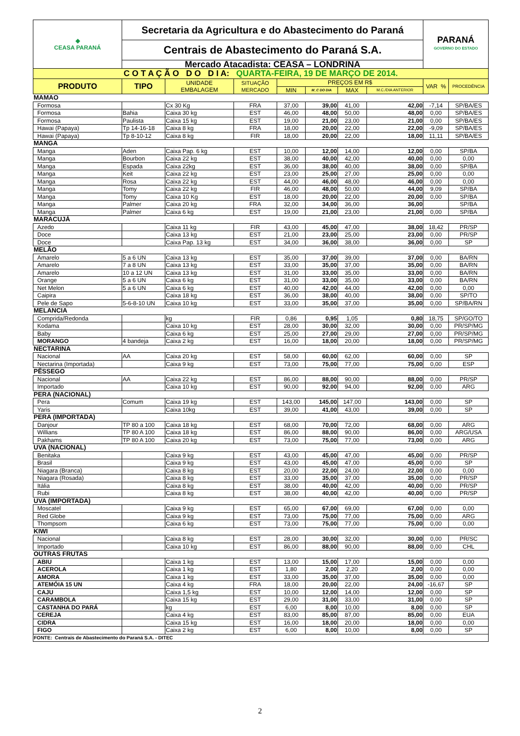| ◆ CEASA PARANÁ | Secretaria da Agricultura e do Abastecimento do Paraná | | | | | | | PARANÁ GOVERNO DO ESTADO | |
| | Centrais de Abastecimento do Paraná S.A. | | | | | | | | |
| | Mercado Atacadista: CEASA – LONDRINA | | | | | | | | |
| C O T A Ç Ã O D O D I A: QUARTA-FEIRA, 19 DE MARÇO DE 2014. | | | | | | | | | |
| PRODUTO | TIPO | UNIDADE EMBALAGEM | SITUAÇÃO MERCADO | PREÇOS EM R$ | | | | VAR % | PROCEDÊNCIA |
| | | | | MIN | M_C DO DIA | MAX | M.C./DIA ANTERIOR | | |
| MAMAO | | | | | | | | | |
| Formosa | | Cx 30 Kg | FRA | 37,00 | 39,00 | 41,00 | 42,00 | -7,14 | SP/BA/ES |
| Formosa | Bahia | Caixa 30 kg | EST | 46,00 | 48,00 | 50,00 | 48,00 | 0,00 | SP/BA/ES |
| Formosa | Paulista | Caixa 15 kg | EST | 19,00 | 21,00 | 23,00 | 21,00 | 0,00 | SP/BA/ES |
| Hawai (Papaya) | Tp 14-16-18 | Caixa 8 kg | FRA | 18,00 | 20,00 | 22,00 | 22,00 | -9,09 | SP/BA/ES |
| Hawai (Papaya) | Tp 8-10-12 | Caixa 8 kg | FIR | 18,00 | 20,00 | 22,00 | 18,00 | 11,11 | SP/BA/ES |
| MANGA | | | | | | | | | |
| Manga | Aden | Caixa Pap. 6 kg | EST | 10,00 | 12,00 | 14,00 | 12,00 | 0,00 | SP/BA |
| Manga | Bourbon | Caixa 22 kg | EST | 38,00 | 40,00 | 42,00 | 40,00 | 0,00 | 0,00 |
| Manga | Espada | Caixa 22kg | EST | 36,00 | 38,00 | 40,00 | 38,00 | 0,00 | SP/BA |
| Manga | Keit | Caixa 22 kg | EST | 23,00 | 25,00 | 27,00 | 25,00 | 0,00 | 0,00 |
| Manga | Rosa | Caixa 22 kg | EST | 44,00 | 46,00 | 48,00 | 46,00 | 0,00 | 0,00 |
| Manga | Tomy | Caixa 22 kg | FIR | 46,00 | 48,00 | 50,00 | 44,00 | 9,09 | SP/BA |
| Manga | Tomy | Caixa 10 Kg | EST | 18,00 | 20,00 | 22,00 | 20,00 | 0,00 | SP/BA |
| Manga | Palmer | Caixa 20 kg | FRA | 32,00 | 34,00 | 36,00 | 36,00 | | SP/BA |
| Manga | Palmer | Caixa 6 kg | EST | 19,00 | 21,00 | 23,00 | 21,00 | 0,00 | SP/BA |
| MARACUJÁ | | | | | | | | | |
| Azedo | | Caixa 11 kg | FIR | 43,00 | 45,00 | 47,00 | 38,00 | 18,42 | PR/SP |
| Doce | | Caixa 13 kg | EST | 21,00 | 23,00 | 25,00 | 23,00 | 0,00 | PR/SP |
| Doce | | Caixa Pap. 13 kg | EST | 34,00 | 36,00 | 38,00 | 36,00 | 0,00 | SP |
| MELÃO | | | | | | | | | |
| Amarelo | 5 a 6 UN | Caixa 13 kg | EST | 35,00 | 37,00 | 39,00 | 37,00 | 0,00 | BA/RN |
| Amarelo | 7 a 8 UN | Caixa 13 kg | EST | 33,00 | 35,00 | 37,00 | 35,00 | 0,00 | BA/RN |
| Amarelo | 10 a 12 UN | Caixa 13 kg | EST | 31,00 | 33,00 | 35,00 | 33,00 | 0,00 | BA/RN |
| Orange | 5 a 6 UN | Caixa 6 kg | EST | 31,00 | 33,00 | 35,00 | 33,00 | 0,00 | BA/RN |
| Net Melon | 5 a 6 UN | Caixa 6 kg | EST | 40,00 | 42,00 | 44,00 | 42,00 | 0,00 | 0,00 |
| Caipira | | Caixa 18 kg | EST | 36,00 | 38,00 | 40,00 | 38,00 | 0,00 | SP/TO |
| Pele de Sapo | 5-6-8-10 UN | Caixa 10 kg | EST | 33,00 | 35,00 | 37,00 | 35,00 | 0,00 | SP/BA/RN |
| MELANCIA | | | | | | | | | |
| Comprida/Redonda | | kg | FIR | 0,86 | 0,95 | 1,05 | 0,80 | 18,75 | SP/GO/TO |
| Kodama | | Caixa 10 kg | EST | 28,00 | 30,00 | 32,00 | 30,00 | 0,00 | PR/SP/MG |
| Baby | | Caixa 6 kg | EST | 25,00 | 27,00 | 29,00 | 27,00 | 0,00 | PR/SP/MG |
| MORANGO | 4 bandeja | Caixa 2 kg | EST | 16,00 | 18,00 | 20,00 | 18,00 | 0,00 | PR/SP/MG |
| NECTARINA | | | | | | | | | |
| Nacional | AA | Caixa 20 kg | EST | 58,00 | 60,00 | 62,00 | 60,00 | 0,00 | SP |
| Nectarina (Importada) | | Caixa 9 kg | EST | 73,00 | 75,00 | 77,00 | 75,00 | 0,00 | ESP |
| PÊSSEGO | | | | | | | | | |
| Nacional | AA | Caixa 22 kg | EST | 86,00 | 88,00 | 90,00 | 88,00 | 0,00 | PR/SP |
| Importado | | Caixa 10 kg | EST | 90,00 | 92,00 | 94,00 | 92,00 | 0,00 | ARG |
| PERA (NACIONAL) | | | | | | | | | |
| Pera | Comum | Caixa 19 kg | EST | 143,00 | 145,00 | 147,00 | 143,00 | 0,00 | SP |
| Yaris | | Caixa 10kg | EST | 39,00 | 41,00 | 43,00 | 39,00 | 0,00 | SP |
| PERA (IMPORTADA) | | | | | | | | | |
| Danjour | TP 80 a 100 | Caixa 18 kg | EST | 68,00 | 70,00 | 72,00 | 68,00 | 0,00 | ARG |
| Willians | TP 80 A 100 | Caixa 18 kg | EST | 86,00 | 88,00 | 90,00 | 86,00 | 0,00 | ARG/USA |
| Pakhams | TP 80 A 100 | Caixa 20 kg | EST | 73,00 | 75,00 | 77,00 | 73,00 | 0,00 | ARG |
| UVA (NACIONAL) | | | | | | | | | |
| Benitaka | | Caixa 9 kg | EST | 43,00 | 45,00 | 47,00 | 45,00 | 0,00 | PR/SP |
| Brasil | | Caixa 9 kg | EST | 43,00 | 45,00 | 47,00 | 45,00 | 0,00 | SP |
| Niagara (Branca) | | Caixa 8 kg | EST | 20,00 | 22,00 | 24,00 | 22,00 | 0,00 | 0,00 |
| Niagara (Rosada) | | Caixa 8 kg | EST | 33,00 | 35,00 | 37,00 | 35,00 | 0,00 | PR/SP |
| Itália | | Caixa 8 kg | EST | 38,00 | 40,00 | 42,00 | 40,00 | 0,00 | PR/SP |
| Rubi | | Caixa 8 kg | EST | 38,00 | 40,00 | 42,00 | 40,00 | 0,00 | PR/SP |
| UVA (IMPORTADA) | | | | | | | | | |
| Moscatel | | Caixa 9 kg | EST | 65,00 | 67,00 | 69,00 | 67,00 | 0,00 | 0,00 |
| Red Globe | | Caixa 9 kg | EST | 73,00 | 75,00 | 77,00 | 75,00 | 0,00 | ARG |
| Thompsom | | Caixa 6 kg | EST | 73,00 | 75,00 | 77,00 | 75,00 | 0,00 | 0,00 |
| KIWI | | | | | | | | | |
| Nacional | | Caixa 8 kg | EST | 28,00 | 30,00 | 32,00 | 30,00 | 0,00 | PR/SC |
| Importado | | Caixa 10 kg | EST | 86,00 | 88,00 | 90,00 | 88,00 | 0,00 | CHL |
| OUTRAS FRUTAS | | | | | | | | | |
| ABIU | | Caixa 1 kg | EST | 13,00 | 15,00 | 17,00 | 15,00 | 0,00 | 0,00 |
| ACEROLA | | Caixa 1 kg | EST | 1,80 | 2,00 | 2,20 | 2,00 | 0,00 | 0,00 |
| AMORA | | Caixa 1 kg | EST | 33,00 | 35,00 | 37,00 | 35,00 | 0,00 | 0,00 |
| ATEMÓIA 15 UN | | Caixa 4 kg | FRA | 18,00 | 20,00 | 22,00 | 24,00 | -16,67 | SP |
| CAJU | | Caixa 1,5 kg | EST | 10,00 | 12,00 | 14,00 | 12,00 | 0,00 | SP |
| CARAMBOLA | | Caixa 15 kg | EST | 29,00 | 31,00 | 33,00 | 31,00 | 0,00 | SP |
| CASTANHA DO PARÁ | | kg | EST | 6,00 | 8,00 | 10,00 | 8,00 | 0,00 | SP |
| CEREJA | | Caixa 4 kg | EST | 83,00 | 85,00 | 87,00 | 85,00 | 0,00 | EUA |
| CIDRA | | Caixa 15 kg | EST | 16,00 | 18,00 | 20,00 | 18,00 | 0,00 | 0,00 |
| FIGO | | Caixa 2 kg | EST | 6,00 | 8,00 | 10,00 | 8,00 | 0,00 | SP |
| FONTE: Centrais de Abastecimento do Paraná S.A. - DITEC | | | | | | | | | |
2